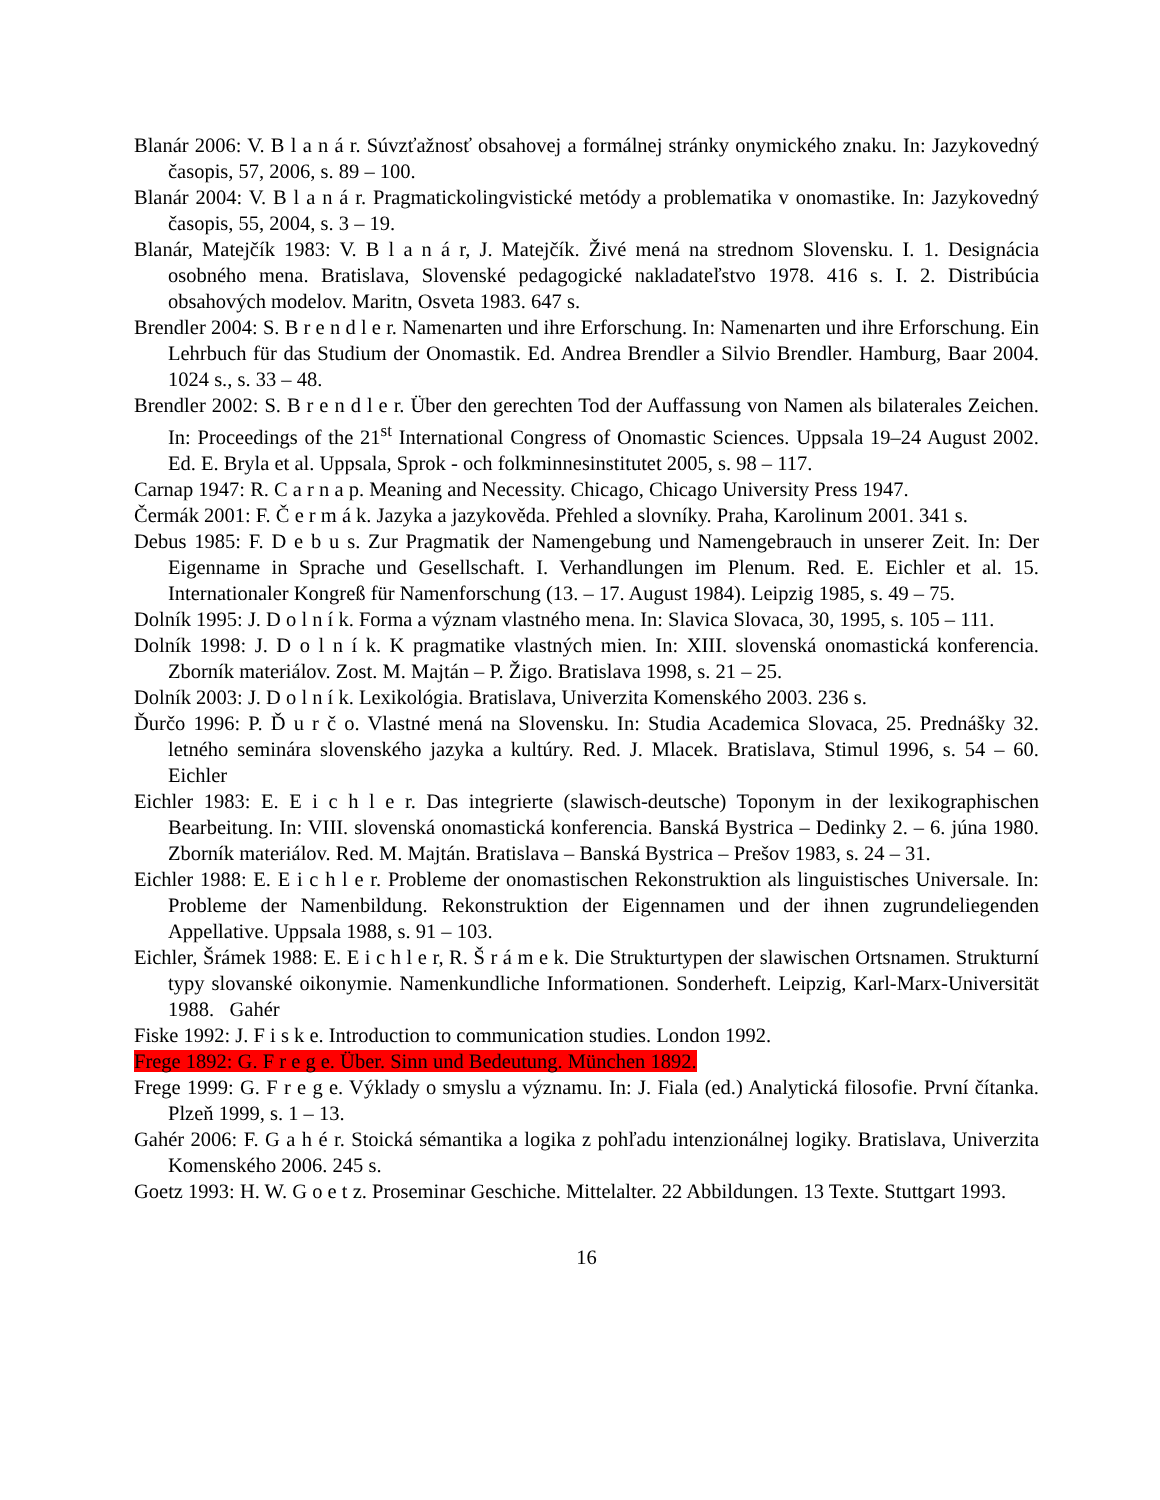Blanár 2006: V. B l a n á r. Súvzťažnosť obsahovej a formálnej stránky onymického znaku. In: Jazykovedný časopis, 57, 2006, s. 89 – 100.
Blanár 2004: V. B l a n á r. Pragmatickolingvistické metódy a problematika v onomastike. In: Jazykovedný časopis, 55, 2004, s. 3 – 19.
Blanár, Matejčík 1983: V. B l a n á r, J. Matejčík. Živé mená na strednom Slovensku. I. 1. Designácia osobného mena. Bratislava, Slovenské pedagogické nakladateľstvo 1978. 416 s. I. 2. Distribúcia obsahových modelov. Maritn, Osveta 1983. 647 s.
Brendler 2004: S. B r e n d l e r. Namenarten und ihre Erforschung. In: Namenarten und ihre Erforschung. Ein Lehrbuch für das Studium der Onomastik. Ed. Andrea Brendler a Silvio Brendler. Hamburg, Baar 2004. 1024 s., s. 33 – 48.
Brendler 2002: S. B r e n d l e r. Über den gerechten Tod der Auffassung von Namen als bilaterales Zeichen. In: Proceedings of the 21<sup>st</sup> International Congress of Onomastic Sciences. Uppsala 19–24 August 2002. Ed. E. Bryla et al. Uppsala, Sprok - och folkminnesinstitutet 2005, s. 98 – 117.
Carnap 1947: R. C a r n a p. Meaning and Necessity. Chicago, Chicago University Press 1947.
Čermák 2001: F. Č e r m á k. Jazyka a jazykověda. Přehled a slovníky. Praha, Karolinum 2001. 341 s.
Debus 1985: F. D e b u s. Zur Pragmatik der Namengebung und Namengebrauch in unserer Zeit. In: Der Eigenname in Sprache und Gesellschaft. I. Verhandlungen im Plenum. Red. E. Eichler et al. 15. Internationaler Kongreß für Namenforschung (13. – 17. August 1984). Leipzig 1985, s. 49 – 75.
Dolník 1995: J. D o l n í k. Forma a význam vlastného mena. In: Slavica Slovaca, 30, 1995, s. 105 – 111.
Dolník 1998: J. D o l n í k. K pragmatike vlastných mien. In: XIII. slovenská onomastická konferencia. Zborník materiálov. Zost. M. Majtán – P. Žigo. Bratislava 1998, s. 21 – 25.
Dolník 2003: J. D o l n í k. Lexikológia. Bratislava, Univerzita Komenského 2003. 236 s.
Ďurčo 1996: P. Ď u r č o. Vlastné mená na Slovensku. In: Studia Academica Slovaca, 25. Prednášky 32. letného seminára slovenského jazyka a kultúry. Red. J. Mlacek. Bratislava, Stimul 1996, s. 54 – 60. Eichler
Eichler 1983: E. E i c h l e r. Das integrierte (slawisch-deutsche) Toponym in der lexikographischen Bearbeitung. In: VIII. slovenská onomastická konferencia. Banská Bystrica – Dedinky 2. – 6. júna 1980. Zborník materiálov. Red. M. Majtán. Bratislava – Banská Bystrica – Prešov 1983, s. 24 – 31.
Eichler 1988: E. E i c h l e r. Probleme der onomastischen Rekonstruktion als linguistisches Universale. In: Probleme der Namenbildung. Rekonstruktion der Eigennamen und der ihnen zugrundeliegenden Appellative. Uppsala 1988, s. 91 – 103.
Eichler, Šrámek 1988: E. E i c h l e r, R. Š r á m e k. Die Strukturtypen der slawischen Ortsnamen. Strukturní typy slovanské oikonymie. Namenkundliche Informationen. Sonderheft. Leipzig, Karl-Marx-Universität 1988. Gahér
Fiske 1992: J. F i s k e. Introduction to communication studies. London 1992.
Frege 1892: G. F r e g e. Über. Sinn und Bedeutung. München 1892.
Frege 1999: G. F r e g e. Výklady o smyslu a významu. In: J. Fiala (ed.) Analytická filosofie. První čítanka. Plzeň 1999, s. 1 – 13.
Gahér 2006: F. G a h é r. Stoická sémantika a logika z pohľadu intenzionálnej logiky. Bratislava, Univerzita Komenského 2006. 245 s.
Goetz 1993: H. W. G o e t z. Proseminar Geschiche. Mittelalter. 22 Abbildungen. 13 Texte. Stuttgart 1993.
16